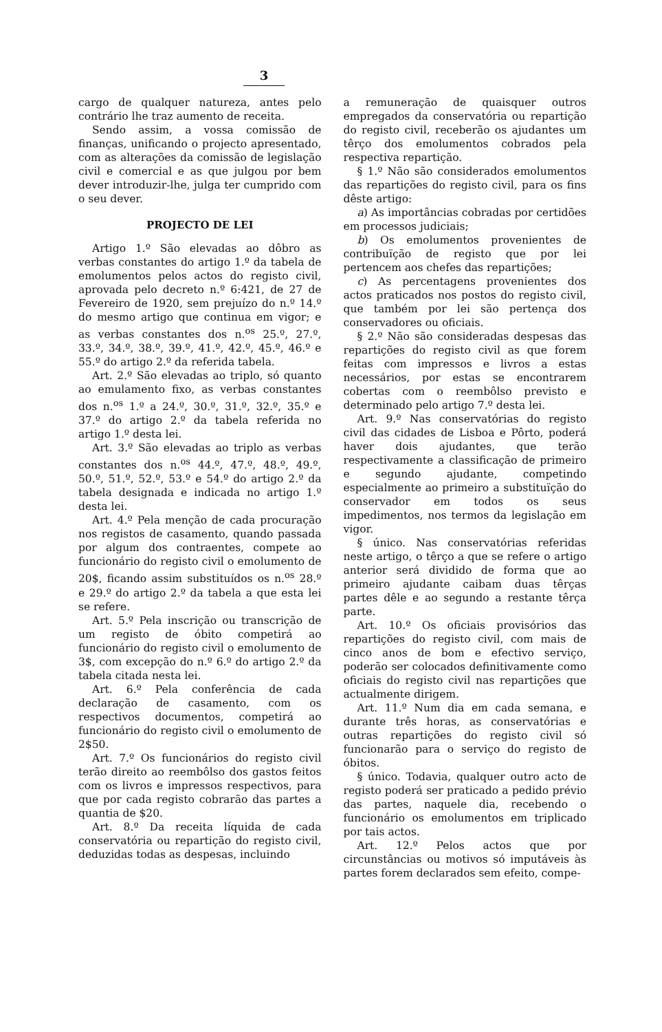3
cargo de qualquer natureza, antes pelo contrário lhe traz aumento de receita.
Sendo assim, a vossa comissão de finanças, unificando o projecto apresentado, com as alterações da comissão de legislação civil e comercial e as que julgou por bem dever introduzir-lhe, julga ter cumprido com o seu dever.
PROJECTO DE LEI
Artigo 1.º São elevadas ao dôbro as verbas constantes do artigo 1.º da tabela de emolumentos pelos actos do registo civil, aprovada pelo decreto n.º 6:421, de 27 de Fevereiro de 1920, sem prejuízo do n.º 14.º do mesmo artigo que continua em vigor; e as verbas constantes dos n.<sup>os</sup> 25.º, 27.º, 33.º, 34.º, 38.º, 39.º, 41.º, 42.º, 45.º, 46.º e 55.º do artigo 2.º da referida tabela.
Art. 2.º São elevadas ao triplo, só quanto ao emulamento fixo, as verbas constantes dos n.<sup>os</sup> 1.º a 24.º, 30.º, 31.º, 32.º, 35.º e 37.º do artigo 2.º da tabela referida no artigo 1.º desta lei.
Art. 3.º São elevadas ao triplo as verbas constantes dos n.<sup>os</sup> 44.º, 47.º, 48.º, 49.º, 50.º, 51.º, 52.º, 53.º e 54.º do artigo 2.º da tabela designada e indicada no artigo 1.º desta lei.
Art. 4.º Pela menção de cada procuração nos registos de casamento, quando passada por algum dos contraentes, compete ao funcionário do registo civil o emolumento de 20$, ficando assim substituídos os n.<sup>os</sup> 28.º e 29.º do artigo 2.º da tabela a que esta lei se refere.
Art. 5.º Pela inscrição ou transcrição de um registo de óbito competirá ao funcionário do registo civil o emolumento de 3$, com excepção do n.º 6.º do artigo 2.º da tabela citada nesta lei.
Art. 6.º Pela conferência de cada declaração de casamento, com os respectivos documentos, competirá ao funcionário do registo civil o emolumento de 2$50.
Art. 7.º Os funcionários do registo civil terão direito ao reembôlso dos gastos feitos com os livros e impressos respectivos, para que por cada registo cobrarão das partes a quantia de $20.
Art. 8.º Da receita líquida de cada conservatória ou repartição do registo civil, deduzidas todas as despesas, incluindo
a remuneração de quaisquer outros empregados da conservatória ou repartição do registo civil, receberão os ajudantes um têrço dos emolumentos cobrados pela respectiva repartição.
§ 1.º Não são considerados emolumentos das repartições do registo civil, para os fins dêste artigo:
a) As importâncias cobradas por certidões em processos judiciais;
b) Os emolumentos provenientes de contribuïção de registo que por lei pertencem aos chefes das repartições;
c) As percentagens provenientes dos actos praticados nos postos do registo civil, que também por lei são pertença dos conservadores ou oficiais.
§ 2.º Não são consideradas despesas das repartições do registo civil as que forem feitas com impressos e livros a estas necessários, por estas se encontrarem cobertas com o reembôlso previsto e determinado pelo artigo 7.º desta lei.
Art. 9.º Nas conservatórias do registo civil das cidades de Lisboa e Pôrto, poderá haver dois ajudantes, que terão respectivamente a classificação de primeiro e segundo ajudante, competindo especialmente ao primeiro a substituïção do conservador em todos os seus impedimentos, nos termos da legislação em vigor.
§ único. Nas conservatórias referidas neste artigo, o têrço a que se refere o artigo anterior será dividido de forma que ao primeiro ajudante caibam duas têrças partes dêle e ao segundo a restante têrça parte.
Art. 10.º Os oficiais provisórios das repartições do registo civil, com mais de cinco anos de bom e efectivo serviço, poderão ser colocados definitivamente como oficiais do registo civil nas repartições que actualmente dirigem.
Art. 11.º Num dia em cada semana, e durante três horas, as conservatórias e outras repartições do registo civil só funcionarão para o serviço do registo de óbitos.
§ único. Todavia, qualquer outro acto de registo poderá ser praticado a pedido prévio das partes, naquele dia, recebendo o funcionário os emolumentos em triplicado por tais actos.
Art. 12.º Pelos actos que por circunstâncias ou motivos só imputáveis às partes forem declarados sem efeito, compe-